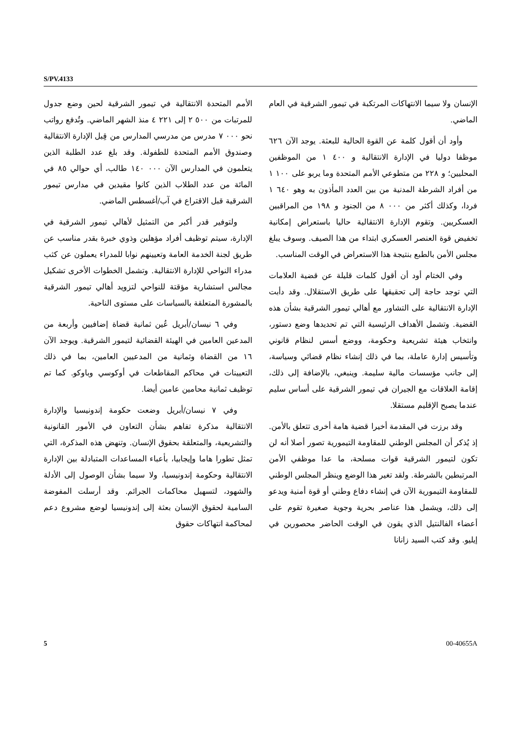S/PV.4133
الأمم المتحدة الانتقالية في تيمور الشرقية لحين وضع جدول للمرتبات من ٥٠٠ ٢ إلى ٢٢١ ٤ منذ الشهر الماضي. وتُدفع رواتب نحو ٠٠٠ ٧ مدرس من مدرسي المدارس من قِبل الإدارة الانتقالية وصندوق الأمم المتحدة للطفولة. وقد بلغ عدد الطلبة الذين يتعلمون في المدارس الآن ٠٠٠ ١٤٠ طالب، أي حوالي ٨٥ في المائة من عدد الطلاب الذين كانوا مقيدين في مدارس تيمور الشرقية قبل الاقتراع في آب/أغسطس الماضي.
ولتوفير قدر أكبر من التمثيل لأهالي تيمور الشرقية في الإدارة، سيتم توظيف أفراد مؤهلين وذوي خبرة بقدر مناسب عن طريق لجنة الخدمة العامة وتعيينهم نوابا للمدراء يعملون عن كثب مدراء النواحي للإدارة الانتقالية. وتشمل الخطوات الأخرى تشكيل مجالس استشارية مؤقتة للنواحي لتزويد أهالي تيمور الشرقية بالمشورة المتعلقة بالسياسات على مستوى الناحية.
وفي ٦ نيسان/أبريل عُين ثمانية قضاة إضافيين وأربعة من المدعين العامين في الهيئة القضائية لتيمور الشرقية. ويوجد الآن ١٦ من القضاة وثمانية من المدعيين العامين، بما في ذلك التعيينات في محاكم المقاطعات في أوكوسي وباوكو. كما تم توظيف ثمانية محامين عامين أيضا.
وفي ٧ نيسان/أبريل وضعت حكومة إندونيسيا والإدارة الانتقالية مذكرة تفاهم بشأن التعاون في الأمور القانونية والتشريعية، والمتعلقة بحقوق الإنسان. وتنهض هذه المذكرة، التي تمثل تطورا هاما وإيجابيا، بأعباء المساعدات المتبادلة بين الإدارة الانتقالية وحكومة إندونيسيا، ولا سيما بشأن الوصول إلى الأدلة والشهود، لتسهيل محاكمات الجرائم. وقد أرسلت المفوضة السامية لحقوق الإنسان بعثة إلى إندونيسيا لوضع مشروع دعم لمحاكمة انتهاكات حقوق
الإنسان ولا سيما الانتهاكات المرتكبة في تيمور الشرقية في العام الماضي.
وأود أن أقول كلمة عن القوة الحالية للبعثة. يوجد الآن ٦٢٦ موظفا دوليا في الإدارة الانتقالية و ٤٠٠ ١ من الموظفين المحليين؛ و ٢٢٨ من متطوعي الأمم المتحدة وما يربو على ١٠٠ ١ من أفراد الشرطة المدنية من بين العدد المأذون به وهو ٦٤٠ ١ فردا، وكذلك أكثر من ٠٠٠ ٨ من الجنود و ١٩٨ من المراقبين العسكريين. وتقوم الإدارة الانتقالية حاليا باستعراض إمكانية تخفيض قوة العنصر العسكري ابتداء من هذا الصيف. وسوف يبلغ مجلس الأمن بالطبع بنتيجة هذا الاستعراض في الوقت المناسب.
وفي الختام أود أن أقول كلمات قليلة عن قضية العلامات التي توجد حاجة إلى تحقيقها على طريق الاستقلال. وقد دأبت الإدارة الانتقالية على التشاور مع أهالي تيمور الشرقية بشأن هذه القضية. وتشمل الأهداف الرئيسية التي تم تحديدها وضع دستور، وانتخاب هيئة تشريعية وحكومة، ووضع أسس لنظام قانوني وتأسيس إدارة عاملة، بما في ذلك إنشاء نظام قضائي وسياسة، إلى جانب مؤسسات مالية سليمة. وينبغي، بالإضافة إلى ذلك، إقامة العلاقات مع الجيران في تيمور الشرقية على أساس سليم عندما يصبح الإقليم مستقلا.
وقد برزت في المقدمة أخيرا قضية هامة أخرى تتعلق بالأمن. إذ يُذكر أن المجلس الوطني للمقاومة التيمورية تصور أصلا أنه لن تكون لتيمور الشرقية قوات مسلحة، ما عدا موظفي الأمن المرتبطين بالشرطة. ولقد تغير هذا الوضع وينظر المجلس الوطني للمقاومة التيمورية الآن في إنشاء دفاع وطني أو قوة أمنية ويدعو إلى ذلك، ويشمل هذا عناصر بحرية وجوية صغيرة تقوم على أعضاء الفالنتيل الذي يقون في الوقت الحاضر محصورين في إيليو. وقد كتب السيد زانانا
5 00-40655A